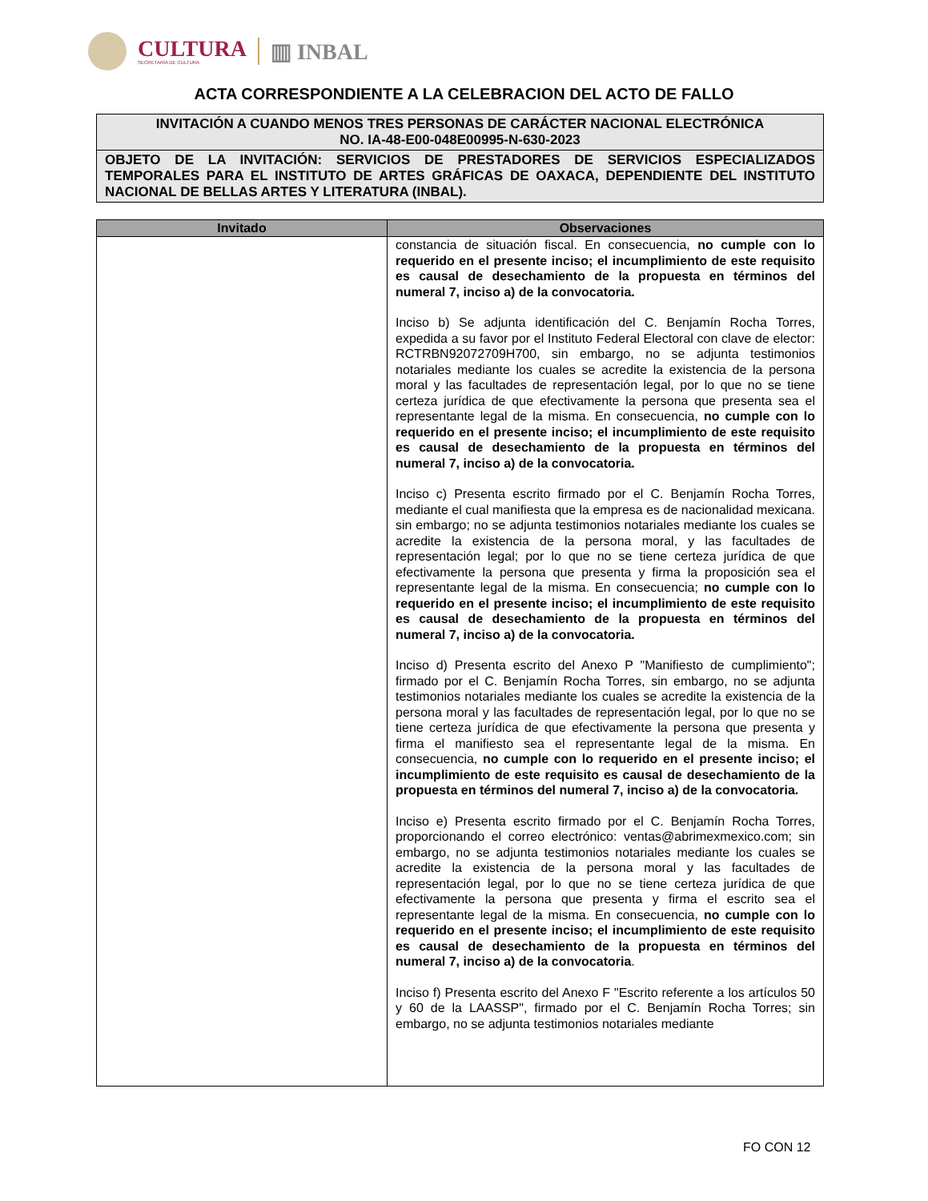CULTURA
SECRETARÍA DE CULTURA
▥ INBAL
ACTA CORRESPONDIENTE A LA CELEBRACION DEL ACTO DE FALLO
INVITACIÓN A CUANDO MENOS TRES PERSONAS DE CARÁCTER NACIONAL ELECTRÓNICA
NO. IA-48-E00-048E00995-N-630-2023
OBJETO DE LA INVITACIÓN: SERVICIOS DE PRESTADORES DE SERVICIOS ESPECIALIZADOS TEMPORALES PARA EL INSTITUTO DE ARTES GRÁFICAS DE OAXACA, DEPENDIENTE DEL INSTITUTO NACIONAL DE BELLAS ARTES Y LITERATURA (INBAL).
| Invitado | Observaciones |
| --- | --- |
| | constancia de situación fiscal. En consecuencia, no cumple con lo requerido en el presente inciso; el incumplimiento de este requisito es causal de desechamiento de la propuesta en términos del numeral 7, inciso a) de la convocatoria. Inciso b) Se adjunta identificación del C. Benjamín Rocha Torres, expedida a su favor por el Instituto Federal Electoral con clave de elector: RCTRBN92072709H700, sin embargo, no se adjunta testimonios notariales mediante los cuales se acredite la existencia de la persona moral y las facultades de representación legal, por lo que no se tiene certeza jurídica de que efectivamente la persona que presenta sea el representante legal de la misma. En consecuencia, no cumple con lo requerido en el presente inciso; el incumplimiento de este requisito es causal de desechamiento de la propuesta en términos del numeral 7, inciso a) de la convocatoria. Inciso c) Presenta escrito firmado por el C. Benjamín Rocha Torres, mediante el cual manifiesta que la empresa es de nacionalidad mexicana. sin embargo; no se adjunta testimonios notariales mediante los cuales se acredite la existencia de la persona moral, y las facultades de representación legal; por lo que no se tiene certeza jurídica de que efectivamente la persona que presenta y firma la proposición sea el representante legal de la misma. En consecuencia; no cumple con lo requerido en el presente inciso; el incumplimiento de este requisito es causal de desechamiento de la propuesta en términos del numeral 7, inciso a) de la convocatoria. Inciso d) Presenta escrito del Anexo P "Manifiesto de cumplimiento"; firmado por el C. Benjamín Rocha Torres, sin embargo, no se adjunta testimonios notariales mediante los cuales se acredite la existencia de la persona moral y las facultades de representación legal, por lo que no se tiene certeza jurídica de que efectivamente la persona que presenta y firma el manifiesto sea el representante legal de la misma. En consecuencia, no cumple con lo requerido en el presente inciso; el incumplimiento de este requisito es causal de desechamiento de la propuesta en términos del numeral 7, inciso a) de la convocatoria. Inciso e) Presenta escrito firmado por el C. Benjamín Rocha Torres, proporcionando el correo electrónico: ventas@abrimexmexico.com; sin embargo, no se adjunta testimonios notariales mediante los cuales se acredite la existencia de la persona moral y las facultades de representación legal, por lo que no se tiene certeza jurídica de que efectivamente la persona que presenta y firma el escrito sea el representante legal de la misma. En consecuencia, no cumple con lo requerido en el presente inciso; el incumplimiento de este requisito es causal de desechamiento de la propuesta en términos del numeral 7, inciso a) de la convocatoria . Inciso f) Presenta escrito del Anexo F "Escrito referente a los artículos 50 y 60 de la LAASSP", firmado por el C. Benjamín Rocha Torres; sin embargo, no se adjunta testimonios notariales mediante |
FO CON 12